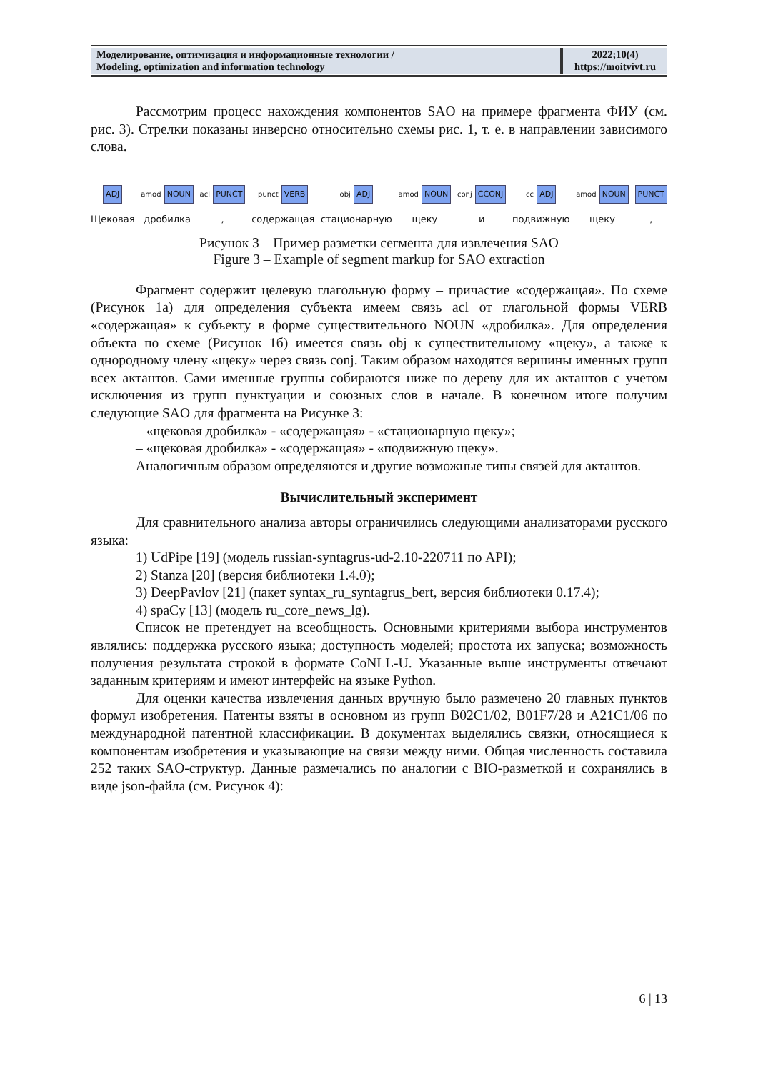| Моделирование, оптимизация и информационные технологии / Modeling, optimization and information technology | 2022;10(4) https://moitvivt.ru |
Рассмотрим процесс нахождения компонентов SAO на примере фрагмента ФИУ (см. рис. 3). Стрелки показаны инверсно относительно схемы рис. 1, т. е. в направлении зависимого слова.
ADJ
Щековая
amod NOUN
дробилка
acl PUNCT
,
punct VERB
содержащая
obj ADJ
стационарную
amod NOUN
щеку
conj CCONJ
и
cc ADJ
подвижную
amod NOUN
щеку
PUNCT
,
Рисунок 3 – Пример разметки сегмента для извлечения SAO
Figure 3 – Example of segment markup for SAO extraction
Фрагмент содержит целевую глагольную форму – причастие «содержащая». По схеме (Рисунок 1а) для определения субъекта имеем связь acl от глагольной формы VERB «содержащая» к субъекту в форме существительного NOUN «дробилка». Для определения объекта по схеме (Рисунок 1б) имеется связь obj к существительному «щеку», а также к однородному члену «щеку» через связь conj. Таким образом находятся вершины именных групп всех актантов. Сами именные группы собираются ниже по дереву для их актантов с учетом исключения из групп пунктуации и союзных слов в начале. В конечном итоге получим следующие SAO для фрагмента на Рисунке 3:
– «щековая дробилка» - «содержащая» - «стационарную щеку»;
– «щековая дробилка» - «содержащая» - «подвижную щеку».
Аналогичным образом определяются и другие возможные типы связей для актантов.
Вычислительный эксперимент
Для сравнительного анализа авторы ограничились следующими анализаторами русского языка:
1) UdPipe [19] (модель russian-syntagrus-ud-2.10-220711 по API);
2) Stanza [20] (версия библиотеки 1.4.0);
3) DeepPavlov [21] (пакет syntax_ru_syntagrus_bert, версия библиотеки 0.17.4);
4) spaCy [13] (модель ru_core_news_lg).
Список не претендует на всеобщность. Основными критериями выбора инструментов являлись: поддержка русского языка; доступность моделей; простота их запуска; возможность получения результата строкой в формате CoNLL-U. Указанные выше инструменты отвечают заданным критериям и имеют интерфейс на языке Python.
Для оценки качества извлечения данных вручную было размечено 20 главных пунктов формул изобретения. Патенты взяты в основном из групп B02C1/02, B01F7/28 и A21C1/06 по международной патентной классификации. В документах выделялись связки, относящиеся к компонентам изобретения и указывающие на связи между ними. Общая численность составила 252 таких SAO-структур. Данные размечались по аналогии с BIO-разметкой и сохранялись в виде json-файла (см. Рисунок 4):
6 | 13